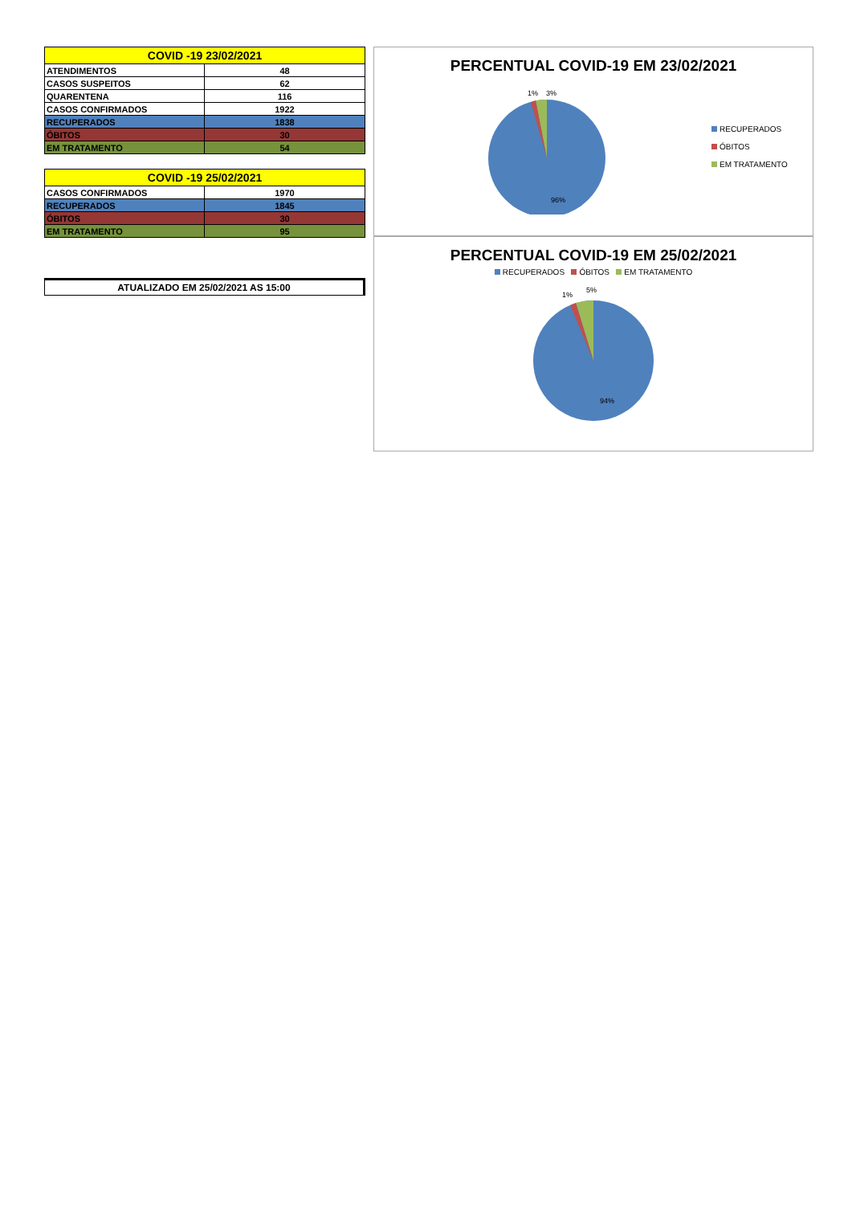| COVID -19 23/02/2021 | |
| --- | --- |
| ATENDIMENTOS | 48 |
| CASOS SUSPEITOS | 62 |
| QUARENTENA | 116 |
| CASOS CONFIRMADOS | 1922 |
| RECUPERADOS | 1838 |
| ÓBITOS | 30 |
| EM TRATAMENTO | 54 |
| COVID -19 25/02/2021 | |
| --- | --- |
| CASOS CONFIRMADOS | 1970 |
| RECUPERADOS | 1845 |
| ÓBITOS | 30 |
| EM TRATAMENTO | 95 |
ATUALIZADO EM 25/02/2021 AS 15:00
PERCENTUAL COVID-19 EM 23/02/2021
1%
3%
96%
RECUPERADOS
ÓBITOS
EM TRATAMENTO
PERCENTUAL COVID-19 EM 25/02/2021
RECUPERADOS ÓBITOS EM TRATAMENTO
1%
5%
94%